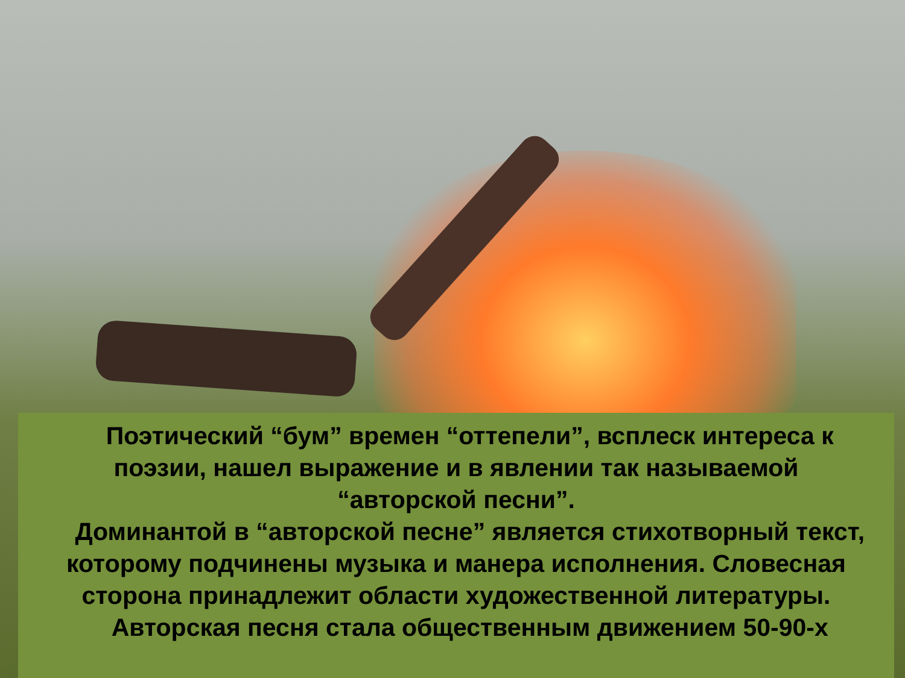Поэтический “бум” времен “оттепели”, всплеск интереса к поэзии, нашел выражение и в явлении так называемой “авторской песни”.
Доминантой в “авторской песне” является стихотворный текст, которому подчинены музыка и манера исполнения. Словесная сторона принадлежит области художественной литературы.
Авторская песня стала общественным движением 50-90-х